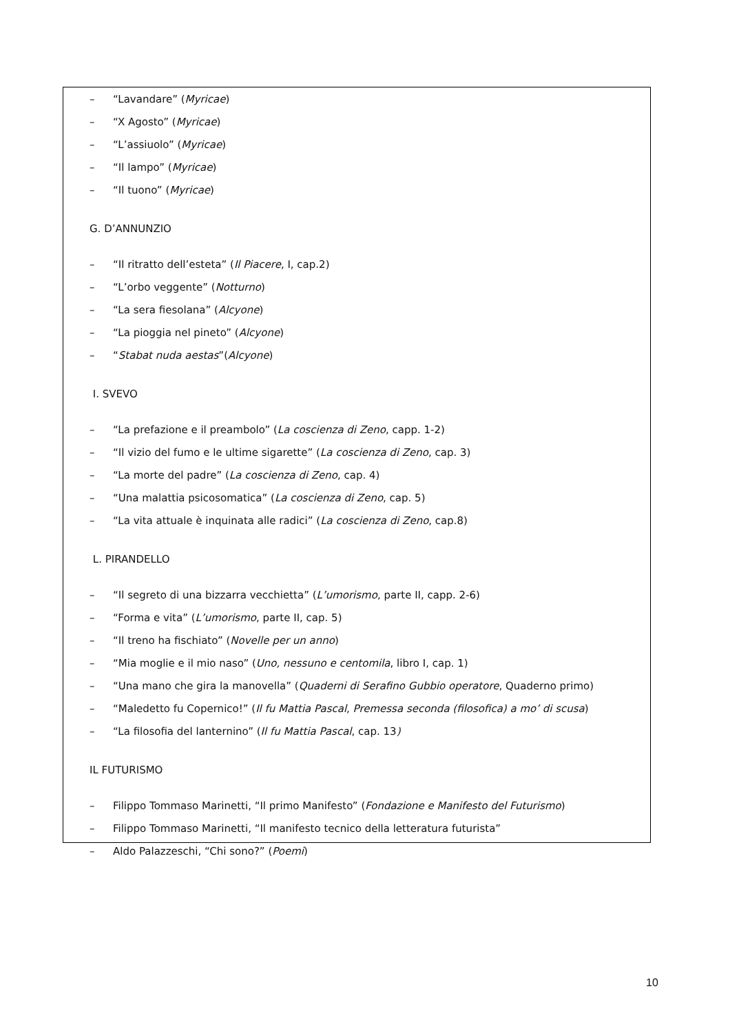– “Lavandare” (Myricae)
– “X Agosto” (Myricae)
– “L’assiuolo” (Myricae)
– “Il lampo” (Myricae)
– “Il tuono” (Myricae)
G. D’ANNUNZIO
– “Il ritratto dell’esteta” (Il Piacere, I, cap.2)
– “L’orbo veggente” (Notturno)
– “La sera fiesolana” (Alcyone)
– “La pioggia nel pineto” (Alcyone)
– “Stabat nuda aestas”(Alcyone)
I. SVEVO
– “La prefazione e il preambolo” (La coscienza di Zeno, capp. 1-2)
– “Il vizio del fumo e le ultime sigarette” (La coscienza di Zeno, cap. 3)
– “La morte del padre” (La coscienza di Zeno, cap. 4)
– “Una malattia psicosomatica” (La coscienza di Zeno, cap. 5)
– “La vita attuale è inquinata alle radici” (La coscienza di Zeno, cap.8)
L. PIRANDELLO
– “Il segreto di una bizzarra vecchietta” (L’umorismo, parte II, capp. 2-6)
– “Forma e vita” (L’umorismo, parte II, cap. 5)
– “Il treno ha fischiato” (Novelle per un anno)
– “Mia moglie e il mio naso” (Uno, nessuno e centomila, libro I, cap. 1)
– “Una mano che gira la manovella” (Quaderni di Serafino Gubbio operatore, Quaderno primo)
– “Maledetto fu Copernico!” (Il fu Mattia Pascal, Premessa seconda (filosofica) a mo’ di scusa)
– “La filosofia del lanternino” (Il fu Mattia Pascal, cap. 13)
IL FUTURISMO
– Filippo Tommaso Marinetti, “Il primo Manifesto” (Fondazione e Manifesto del Futurismo)
– Filippo Tommaso Marinetti, “Il manifesto tecnico della letteratura futurista”
– Aldo Palazzeschi, “Chi sono?” (Poemi)
10